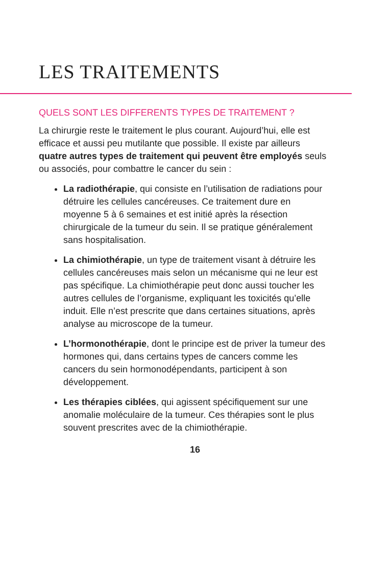LES TRAITEMENTS
QUELS SONT LES DIFFERENTS TYPES DE TRAITEMENT ?
La chirurgie reste le traitement le plus courant. Aujourd’hui, elle est efficace et aussi peu mutilante que possible. Il existe par ailleurs quatre autres types de traitement qui peuvent être employés seuls ou associés, pour combattre le cancer du sein :
La radiothérapie, qui consiste en l’utilisation de radiations pour détruire les cellules cancéreuses. Ce traitement dure en moyenne 5 à 6 semaines et est initié après la résection chirurgicale de la tumeur du sein. Il se pratique généralement sans hospitalisation.
La chimiothérapie, un type de traitement visant à détruire les cellules cancéreuses mais selon un mécanisme qui ne leur est pas spécifique. La chimiothérapie peut donc aussi toucher les autres cellules de l’organisme, expliquant les toxicités qu’elle induit. Elle n’est prescrite que dans certaines situations, après analyse au microscope de la tumeur.
L’hormonothérapie, dont le principe est de priver la tumeur des hormones qui, dans certains types de cancers comme les cancers du sein hormonodépendants, participent à son développement.
Les thérapies ciblées, qui agissent spécifiquement sur une anomalie moléculaire de la tumeur. Ces thérapies sont le plus souvent prescrites avec de la chimiothérapie.
16